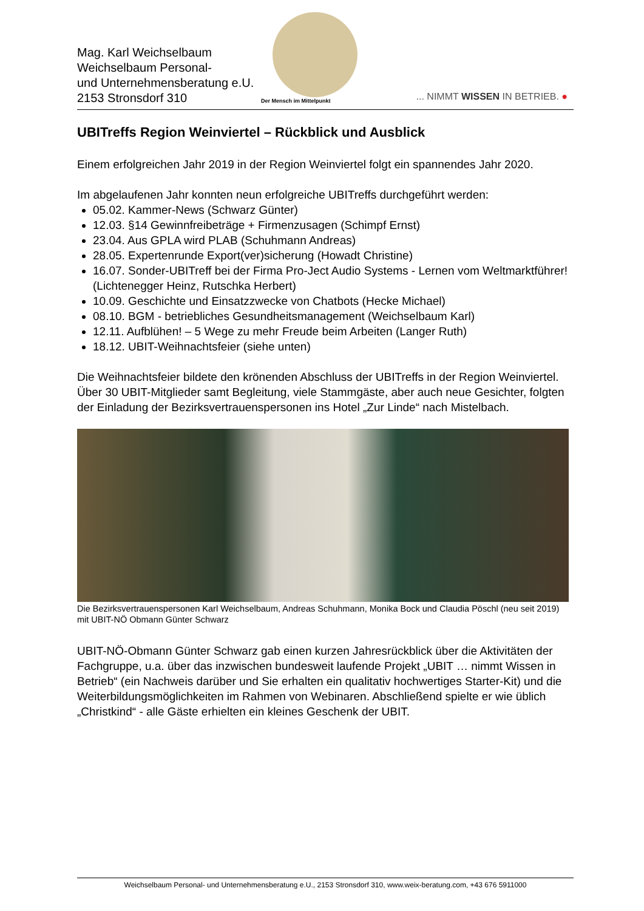Mag. Karl Weichselbaum
Weichselbaum Personal-
und Unternehmensberatung e.U.
2153 Stronsdorf 310
Der Mensch im Mittelpunkt ... NIMMT WISSEN IN BETRIEB. ●
UBITreffs Region Weinviertel – Rückblick und Ausblick
Einem erfolgreichen Jahr 2019 in der Region Weinviertel folgt ein spannendes Jahr 2020.
Im abgelaufenen Jahr konnten neun erfolgreiche UBITreffs durchgeführt werden:
05.02. Kammer-News (Schwarz Günter)
12.03. §14 Gewinnfreibeträge + Firmenzusagen (Schimpf Ernst)
23.04. Aus GPLA wird PLAB (Schuhmann Andreas)
28.05. Expertenrunde Export(ver)sicherung (Howadt Christine)
16.07. Sonder-UBITreff bei der Firma Pro-Ject Audio Systems - Lernen vom Weltmarktführer! (Lichtenegger Heinz, Rutschka Herbert)
10.09. Geschichte und Einsatzzwecke von Chatbots (Hecke Michael)
08.10. BGM - betriebliches Gesundheitsmanagement (Weichselbaum Karl)
12.11. Aufblühen! – 5 Wege zu mehr Freude beim Arbeiten (Langer Ruth)
18.12. UBIT-Weihnachtsfeier (siehe unten)
Die Weihnachtsfeier bildete den krönenden Abschluss der UBITreffs in der Region Weinviertel. Über 30 UBIT-Mitglieder samt Begleitung, viele Stammgäste, aber auch neue Gesichter, folgten der Einladung der Bezirksvertrauenspersonen ins Hotel „Zur Linde“ nach Mistelbach.
Die Bezirksvertrauenspersonen Karl Weichselbaum, Andreas Schuhmann, Monika Bock und Claudia Pöschl (neu seit 2019) mit UBIT-NÖ Obmann Günter Schwarz
UBIT-NÖ-Obmann Günter Schwarz gab einen kurzen Jahresrückblick über die Aktivitäten der Fachgruppe, u.a. über das inzwischen bundesweit laufende Projekt „UBIT … nimmt Wissen in Betrieb“ (ein Nachweis darüber und Sie erhalten ein qualitativ hochwertiges Starter-Kit) und die Weiterbildungsmöglichkeiten im Rahmen von Webinaren. Abschließend spielte er wie üblich „Christkind“ - alle Gäste erhielten ein kleines Geschenk der UBIT.
Weichselbaum Personal- und Unternehmensberatung e.U., 2153 Stronsdorf 310, www.weix-beratung.com, +43 676 5911000